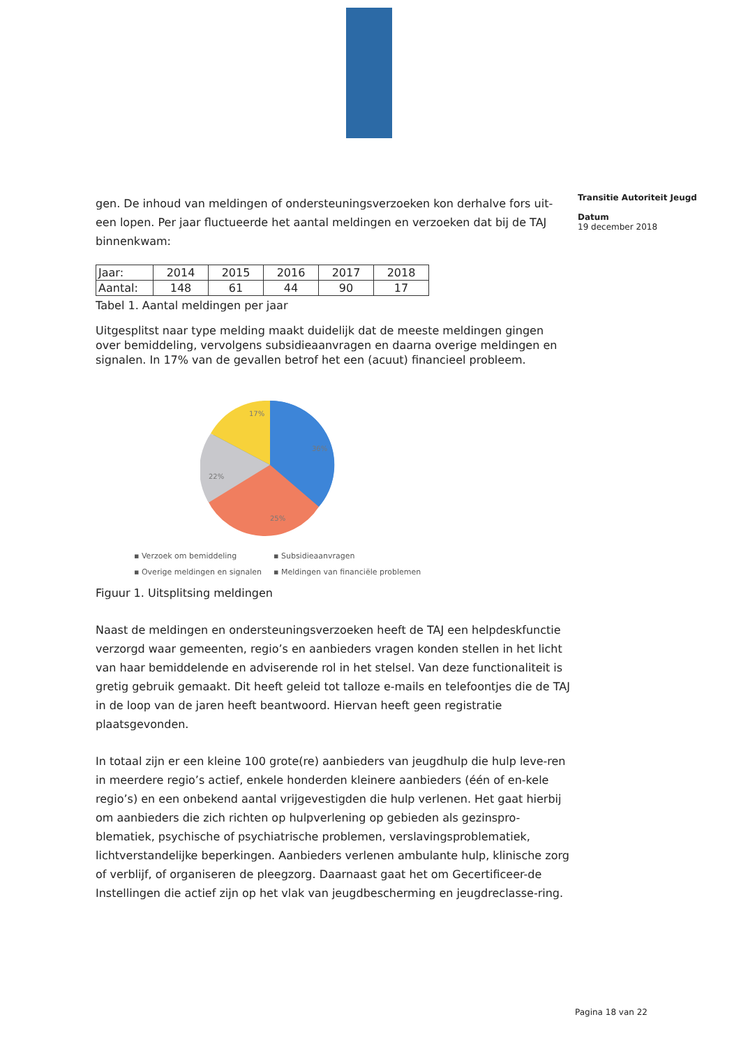Transitie Autoriteit Jeugd
Datum
19 december 2018
gen. De inhoud van meldingen of ondersteuningsverzoeken kon derhalve fors uit-een lopen. Per jaar fluctueerde het aantal meldingen en verzoeken dat bij de TAJ binnenkwam:
| Jaar: | 2014 | 2015 | 2016 | 2017 | 2018 |
| Aantal: | 148 | 61 | 44 | 90 | 17 |
Tabel 1. Aantal meldingen per jaar
Uitgesplitst naar type melding maakt duidelijk dat de meeste meldingen gingen over bemiddeling, vervolgens subsidieaanvragen en daarna overige meldingen en signalen. In 17% van de gevallen betrof het een (acuut) financieel probleem.
17%
22%
25%
36%
▪ Verzoek om bemiddeling ▪ Subsidieaanvragen ▪ Overige meldingen en signalen ▪ Meldingen van financiële problemen
Figuur 1. Uitsplitsing meldingen
Naast de meldingen en ondersteuningsverzoeken heeft de TAJ een helpdeskfunctie verzorgd waar gemeenten, regio’s en aanbieders vragen konden stellen in het licht van haar bemiddelende en adviserende rol in het stelsel. Van deze functionaliteit is gretig gebruik gemaakt. Dit heeft geleid tot talloze e-mails en telefoontjes die de TAJ in de loop van de jaren heeft beantwoord. Hiervan heeft geen registratie plaatsgevonden.
In totaal zijn er een kleine 100 grote(re) aanbieders van jeugdhulp die hulp leve-ren in meerdere regio’s actief, enkele honderden kleinere aanbieders (één of en-kele regio’s) en een onbekend aantal vrijgevestigden die hulp verlenen. Het gaat hierbij om aanbieders die zich richten op hulpverlening op gebieden als gezinspro-blematiek, psychische of psychiatrische problemen, verslavingsproblematiek, lichtverstandelijke beperkingen. Aanbieders verlenen ambulante hulp, klinische zorg of verblijf, of organiseren de pleegzorg. Daarnaast gaat het om Gecertificeer-de Instellingen die actief zijn op het vlak van jeugdbescherming en jeugdreclasse-ring.
Pagina 18 van 22